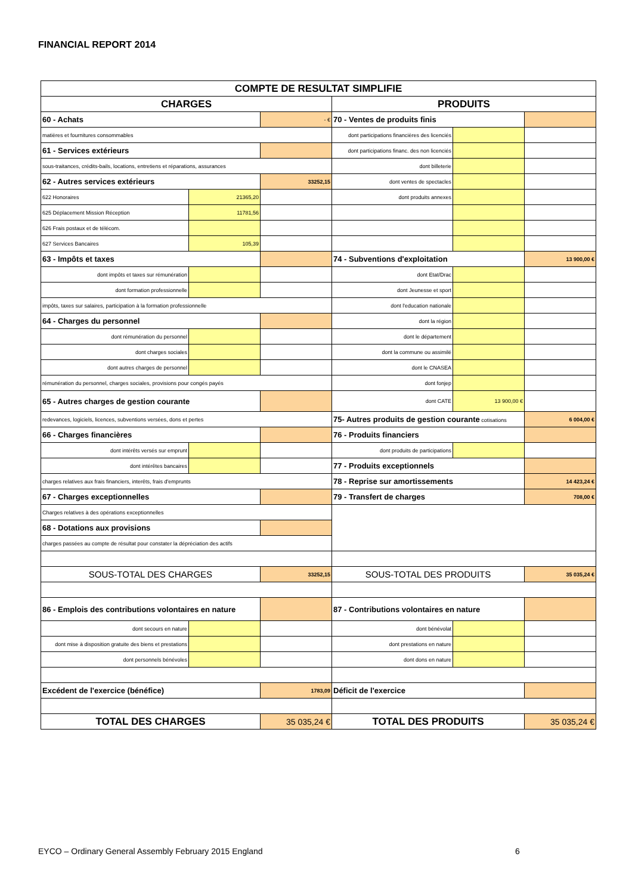FINANCIAL REPORT 2014
| COMPTE DE RESULTAT SIMPLIFIE | | | | | |
| CHARGES | | | PRODUITS | | |
| 60 - Achats | | - € | 70 - Ventes de produits finis | | |
| matières et fournitures consommables | | | dont participations financières des licenciés | | |
| 61 - Services extérieurs | | | dont participations financ. des non licenciés | | |
| sous-traitances, crédits-bails, locations, entretiens et réparations, assurances | | | dont billeterie | | |
| 62 - Autres services extérieurs | | 33252,15 | dont ventes de spectacles | | |
| 622 Honoraires | 21365,20 | | dont produits annexes | | |
| 625 Déplacement Mission Réception | 11781,56 | | | | |
| 626 Frais postaux et de télécom. | | | | | |
| 627 Services Bancaires | 105,39 | | | | |
| 63 - Impôts et taxes | | | 74 - Subventions d'exploitation | | 13 900,00 € |
| dont impôts et taxes sur rémunération | | | dont Etat/Drac | | |
| dont formation professionnelle | | | dont Jeunesse et sport | | |
| impôts, taxes sur salaires, participation à la formation professionnelle | | | dont l'education nationale | | |
| 64 - Charges du personnel | | | dont la région | | |
| dont rémunération du personnel | | | dont le département | | |
| dont charges sociales | | | dont la commune ou assimilé | | |
| dont autres charges de personnel | | | dont le CNASEA | | |
| rémunération du personnel, charges sociales, provisions pour congés payés | | | dont fonjep | | |
| 65 - Autres charges de gestion courante | | | dont CATE | 13 900,00 € | |
| redevances, logiciels, licences, subventions versées, dons et pertes | | | 75- Autres produits de gestion courante cotisations | | 6 004,00 € |
| 66 - Charges financières | | | 76 - Produits financiers | | |
| dont intérêts versés sur emprunt | | | dont produits de participations | | |
| dont intérêtes bancaires | | | 77 - Produits exceptionnels | | |
| charges relatives aux frais financiers, interêts, frais d'emprunts | | | 78 - Reprise sur amortissements | | 14 423,24 € |
| 67 - Charges exceptionnelles | | | 79 - Transfert de charges | | 708,00 € |
| Charges relatives à des opérations exceptionnelles | | | | | |
| 68 - Dotations aux provisions | | | | | |
| charges passées au compte de résultat pour constater la dépréciation des actifs | | | | | |
| SOUS-TOTAL DES CHARGES | | 33252,15 | SOUS-TOTAL DES PRODUITS | | 35 035,24 € |
| 86 - Emplois des contributions volontaires en nature | | | 87 - Contributions volontaires en nature | | |
| dont secours en nature | | | dont bénévolat | | |
| dont mise à disposition gratuite des biens et prestations | | | dont prestations en nature | | |
| dont personnels bénévoles | | | dont dons en nature | | |
| Excédent de l'exercice (bénéfice) | | 1783,09 | Déficit de l'exercice | | |
| TOTAL DES CHARGES | | 35 035,24 € | TOTAL DES PRODUITS | | 35 035,24 € |
EYCO – Ordinary General Assembly February 2015 England
6